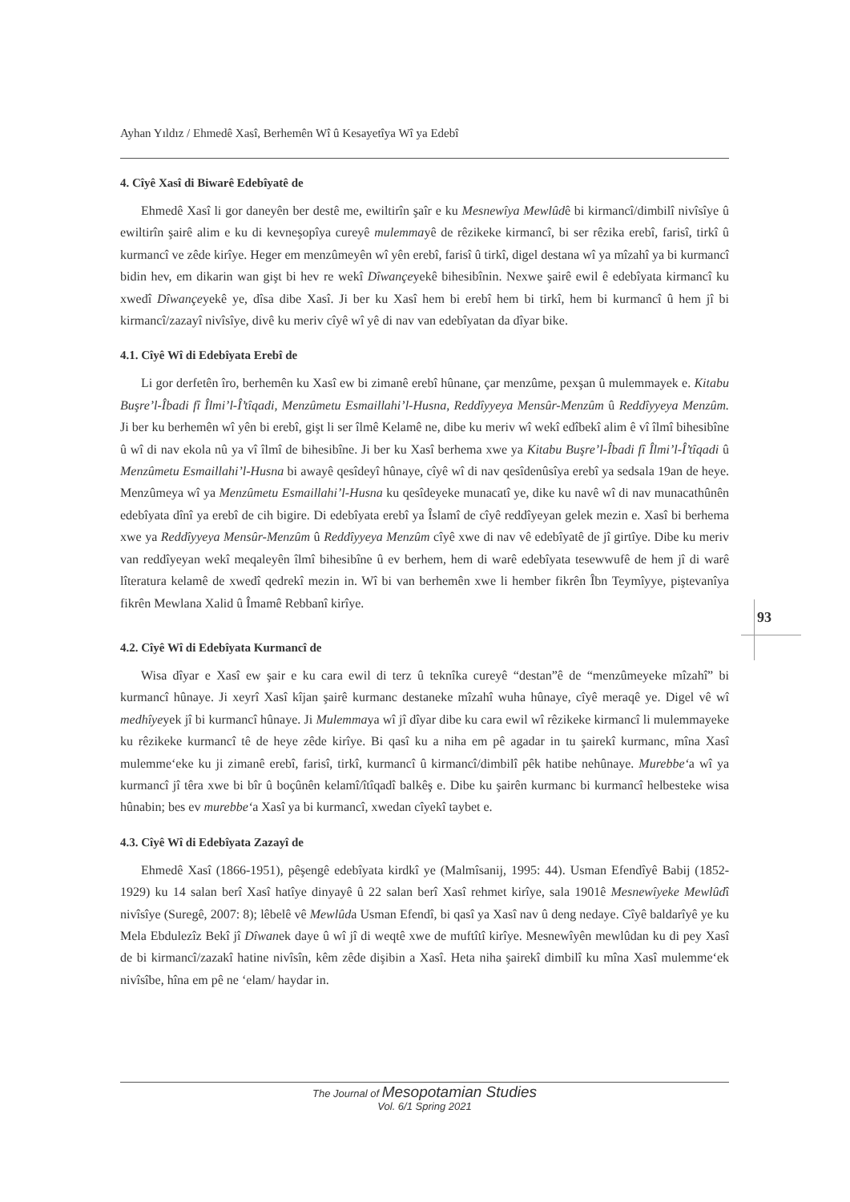Ayhan Yıldız / Ehmedê Xasî, Berhemên Wî û Kesayetîya Wî ya Edebî
4. Cîyê Xasî di Biwarê Edebîyatê de
Ehmedê Xasî li gor daneyên ber destê me, ewiltirîn şaîr e ku Mesnewîya Mewlûdê bi kirmancî/dimbilî nivîsîye û ewiltirîn şairê alim e ku di kevneşopîya cureyê mulemmayê de rêzikeke kirmancî, bi ser rêzika erebî, farisî, tirkî û kurmancî ve zêde kirîye. Heger em menzûmeyên wî yên erebî, farisî û tirkî, digel destana wî ya mîzahî ya bi kurmancî bidin hev, em dikarin wan gişt bi hev re wekî Dîwançeyekê bihesibînin. Nexwe şairê ewil ê edebîyata kirmancî ku xwedî Dîwançeyekê ye, dîsa dibe Xasî. Ji ber ku Xasî hem bi erebî hem bi tirkî, hem bi kurmancî û hem jî bi kirmancî/zazayî nivîsîye, divê ku meriv cîyê wî yê di nav van edebîyatan da dîyar bike.
4.1. Cîyê Wî di Edebîyata Erebî de
Li gor derfetên îro, berhemên ku Xasî ew bi zimanê erebî hûnane, çar menzûme, pexşan û mulemmayek e. Kitabu Buşre’l-Îbadi fî Îlmi’l-Î’tîqadi, Menzûmetu Esmaillahi’l-Husna, Reddîyyeya Mensûr-Menzûm û Reddîyyeya Menzûm. Ji ber ku berhemên wî yên bi erebî, gişt li ser îlmê Kelamê ne, dibe ku meriv wî wekî edîbekî alim ê vî îlmî bihesibîne û wî di nav ekola nû ya vî îlmî de bihesibîne. Ji ber ku Xasî berhema xwe ya Kitabu Buşre’l-Îbadi fî Îlmi’l-Î’tîqadi û Menzûmetu Esmaillahi’l-Husna bi awayê qesîdeyî hûnaye, cîyê wî di nav qesîdenûsîya erebî ya sedsala 19an de heye. Menzûmeya wî ya Menzûmetu Esmaillahi’l-Husna ku qesîdeyeke munacatî ye, dike ku navê wî di nav munacathûnên edebîyata dînî ya erebî de cih bigire. Di edebîyata erebî ya Îslamî de cîyê reddîyeyan gelek mezin e. Xasî bi berhema xwe ya Reddîyyeya Mensûr-Menzûm û Reddîyyeya Menzûm cîyê xwe di nav vê edebîyatê de jî girtîye. Dibe ku meriv van reddîyeyan wekî meqaleyên îlmî bihesibîne û ev berhem, hem di warê edebîyata tesewwufê de hem jî di warê lîteratura kelamê de xwedî qedrekî mezin in. Wî bi van berhemên xwe li hember fikrên Îbn Teymîyye, piştevanîya fikrên Mewlana Xalid û Îmamê Rebbanî kirîye.
4.2. Cîyê Wî di Edebîyata Kurmancî de
Wisa dîyar e Xasî ew şair e ku cara ewil di terz û teknîka cureyê “destan”ê de “menzûmeyeke mîzahî” bi kurmancî hûnaye. Ji xeyrî Xasî kîjan şairê kurmanc destaneke mîzahî wuha hûnaye, cîyê meraqê ye. Digel vê wî medhîyeyek jî bi kurmancî hûnaye. Ji Mulemmaya wî jî dîyar dibe ku cara ewil wî rêzikeke kirmancî li mulemmayeke ku rêzikeke kurmancî tê de heye zêde kirîye. Bi qasî ku a niha em pê agadar in tu şairekî kurmanc, mîna Xasî mulemme‘eke ku ji zimanê erebî, farisî, tirkî, kurmancî û kirmancî/dimbilî pêk hatibe nehûnaye. Murebbe‘a wî ya kurmancî jî têra xwe bi bîr û boçûnên kelamî/îtîqadî balkêş e. Dibe ku şairên kurmanc bi kurmancî helbesteke wisa hûnabin; bes ev murebbe‘a Xasî ya bi kurmancî, xwedan cîyekî taybet e.
4.3. Cîyê Wî di Edebîyata Zazayî de
Ehmedê Xasî (1866-1951), pêşengê edebîyata kirdkî ye (Malmîsanij, 1995: 44). Usman Efendîyê Babij (1852-1929) ku 14 salan berî Xasî hatîye dinyayê û 22 salan berî Xasî rehmet kirîye, sala 1901ê Mesnewîyeke Mewlûdî nivîsîye (Suregê, 2007: 8); lêbelê vê Mewlûda Usman Efendî, bi qasî ya Xasî nav û deng nedaye. Cîyê baldarîyê ye ku Mela Ebdulezîz Bekî jî Dîwanek daye û wî jî di weqtê xwe de muftîtî kirîye. Mesnewîyên mewlûdan ku di pey Xasî de bi kirmancî/zazakî hatine nivîsîn, kêm zêde dişibin a Xasî. Heta niha şairekî dimbilî ku mîna Xasî mulemme‘ek nivîsîbe, hîna em pê ne ‘elam/ haydar in.
93
The Journal of Mesopotamian Studies
Vol. 6/1 Spring 2021